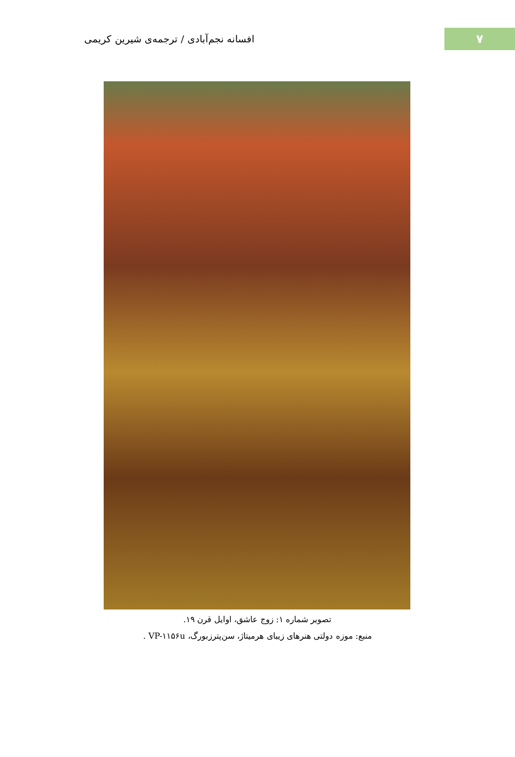۷
افسانه نجم‌آبادی / ترجمه‌ی شیرین کریمی
تصویر شماره ۱: زوج عاشق، اوایل قرن ۱۹.
منبع: موزه دولتی هنرهای زیبای هرمیتاژ، سن‌پترزبورگ، VP-۱۱۵۶u .